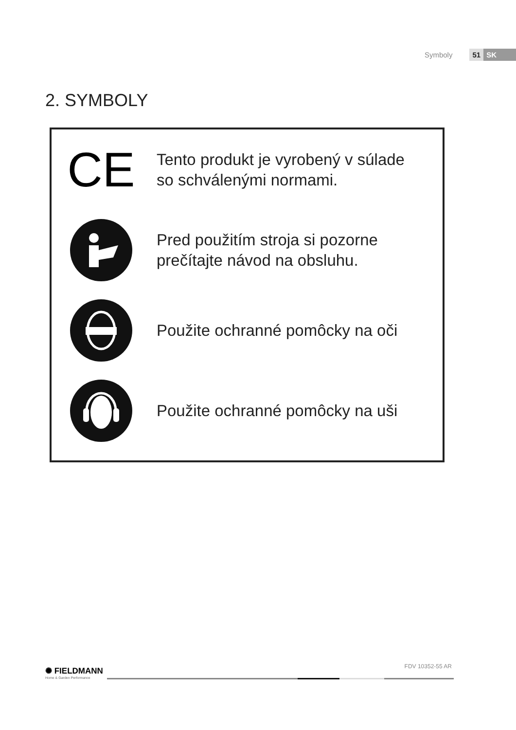Symboly 51 SK
2. SYMBOLY
CE
Tento produkt je vyrobený v súlade
so schválenými normami.
Pred použitím stroja si pozorne
prečítajte návod na obsluhu.
Použite ochranné pomôcky na oči
Použite ochranné pomôcky na uši
✺ FIELDMANN
Home & Garden Performance
FDV 10352-55 AR